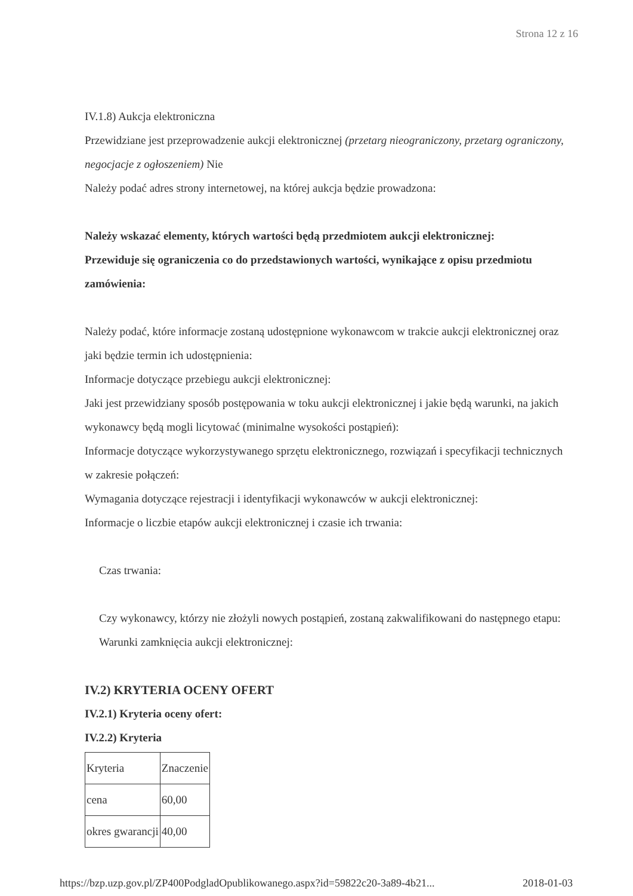Strona 12 z 16
IV.1.8) Aukcja elektroniczna
Przewidziane jest przeprowadzenie aukcji elektronicznej (przetarg nieograniczony, przetarg ograniczony, negocjacje z ogłoszeniem) Nie
Należy podać adres strony internetowej, na której aukcja będzie prowadzona:
Należy wskazać elementy, których wartości będą przedmiotem aukcji elektronicznej:
Przewiduje się ograniczenia co do przedstawionych wartości, wynikające z opisu przedmiotu zamówienia:
Należy podać, które informacje zostaną udostępnione wykonawcom w trakcie aukcji elektronicznej oraz jaki będzie termin ich udostępnienia:
Informacje dotyczące przebiegu aukcji elektronicznej:
Jaki jest przewidziany sposób postępowania w toku aukcji elektronicznej i jakie będą warunki, na jakich wykonawcy będą mogli licytować (minimalne wysokości postąpień):
Informacje dotyczące wykorzystywanego sprzętu elektronicznego, rozwiązań i specyfikacji technicznych w zakresie połączeń:
Wymagania dotyczące rejestracji i identyfikacji wykonawców w aukcji elektronicznej:
Informacje o liczbie etapów aukcji elektronicznej i czasie ich trwania:
Czas trwania:
Czy wykonawcy, którzy nie złożyli nowych postąpień, zostaną zakwalifikowani do następnego etapu:
Warunki zamknięcia aukcji elektronicznej:
IV.2) KRYTERIA OCENY OFERT
IV.2.1) Kryteria oceny ofert:
IV.2.2) Kryteria
| Kryteria | Znaczenie |
| cena | 60,00 |
| okres gwarancji | 40,00 |
https://bzp.uzp.gov.pl/ZP400PodgladOpublikowanego.aspx?id=59822c20-3a89-4b21... 2018-01-03